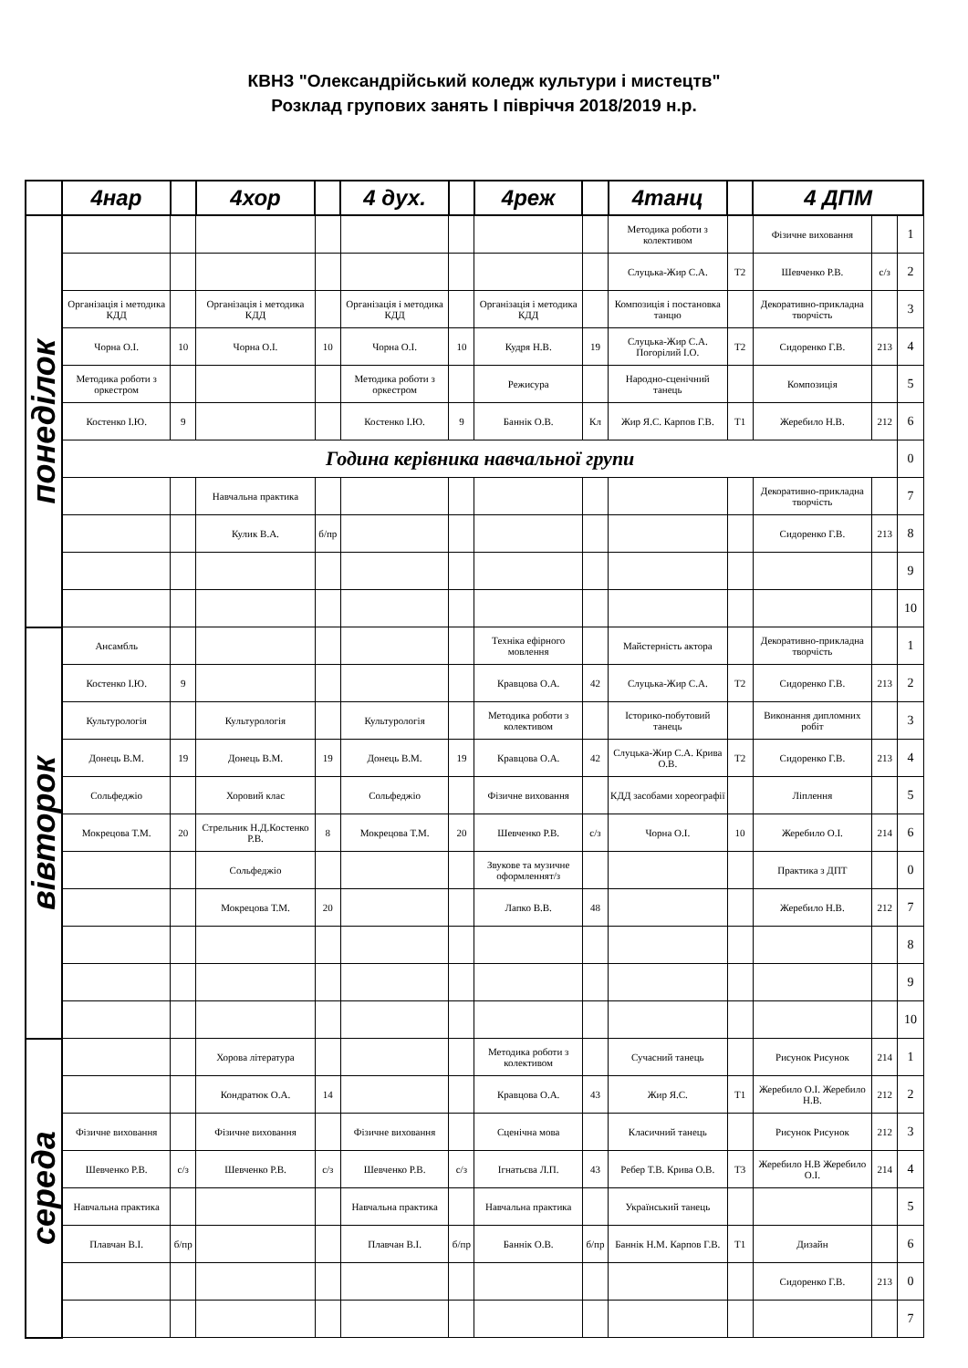КВНЗ "Олександрійський коледж культури і мистецтв"
Розклад групових занять І півріччя 2018/2019 н.р.
| | 4нар | | 4хор | | 4 дух. | | 4реж | | 4танц | | 4 ДПМ | | |
| --- | --- | --- | --- | --- | --- | --- | --- | --- | --- | --- | --- | --- | --- |
| понеділок | | | | | | | | | Методика роботи з колективом | | Фізичне виховання | | 1 |
| | | | | | | | | | Слуцька-Жир С.А. | Т2 | Шевченко Р.В. | с/з | 2 |
| | Організація і методика КДД | | Організація і методика КДД | | Організація і методика КДД | | Організація і методика КДД | | Композиція і постановка танцю | | Декоративно-прикладна творчість | | 3 |
| | Чорна О.І. | 10 | Чорна О.І. | 10 | Чорна О.І. | 10 | Кудря Н.В. | 19 | Слуцька-Жир С.А. Погорілий І.О. | Т2 | Сидоренко Г.В. | 213 | 4 |
| | Методика роботи з оркестром | | | | Методика роботи з оркестром | | Режисура | | Народно-сценічний танець | | Композиція | | 5 |
| | Костенко І.Ю. | 9 | | | Костенко І.Ю. | 9 | Баннік О.В. | Кл | Жир Я.С. Карпов Г.В. | Т1 | Жеребило Н.В. | 212 | 6 |
| | Година керівника навчальної групи | | | | | | | | | | | | 0 |
| | | | Навчальна практика | | | | | | | | Декоративно-прикладна творчість | | 7 |
| | | | Кулик В.А. | б/пр | | | | | | | Сидоренко Г.В. | 213 | 8 |
| | | | | | | | | | | | | | 9 |
| | | | | | | | | | | | | | 10 |
| вівторок | Ансамбль | | | | | | Техніка ефірного мовлення | | Майстерність актора | | Декоративно-прикладна творчість | | 1 |
| | Костенко І.Ю. | 9 | | | | | Кравцова О.А. | 42 | Слуцька-Жир С.А. | Т2 | Сидоренко Г.В. | 213 | 2 |
| | Культурологія | | Культурологія | | Культурологія | | Методика роботи з колективом | | Історико-побутовий танець | | Виконання дипломних робіт | | 3 |
| | Донець В.М. | 19 | Донець В.М. | 19 | Донець В.М. | 19 | Кравцова О.А. | 42 | Слуцька-Жир С.А. Крива О.В. | Т2 | Сидоренко Г.В. | 213 | 4 |
| | Сольфеджіо | | Хоровий клас | | Сольфеджіо | | Фізичне виховання | | КДД засобами хореографії | | Ліплення | | 5 |
| | Мокрецова Т.М. | 20 | Стрельник Н.Д.Костенко Р.В. | 8 | Мокрецова Т.М. | 20 | Шевченко Р.В. | с/з | Чорна О.І. | 10 | Жеребило О.І. | 214 | 6 |
| | | | Сольфеджіо | | | | Звукове та музичне оформленнят/з | | | | Практика з ДПТ | | 0 |
| | | | Мокрецова Т.М. | 20 | | | Лапко В.В. | 48 | | | Жеребило Н.В. | 212 | 7 |
| | | | | | | | | | | | | | 8 |
| | | | | | | | | | | | | | 9 |
| | | | | | | | | | | | | | 10 |
| середа | | | Хорова література | | | | Методика роботи з колективом | | Сучасний танець | | Рисунок Рисунок | 214 | 1 |
| | | | Кондратюк О.А. | 14 | | | Кравцова О.А. | 43 | Жир Я.С. | Т1 | Жеребило О.І. Жеребило Н.В. | 212 | 2 |
| | Фізичне виховання | | Фізичне виховання | | Фізичне виховання | | Сценічна мова | | Класичний танець | | Рисунок Рисунок | 212 | 3 |
| | Шевченко Р.В. | с/з | Шевченко Р.В. | с/з | Шевченко Р.В. | с/з | Ігнатьєва Л.П. | 43 | Ребер Т.В. Крива О.В. | Т3 | Жеребило Н.В Жеребило О.І. | 214 | 4 |
| | Навчальна практика | | | | Навчальна практика | | Навчальна практика | | Український танець | | | | 5 |
| | Плавчан В.І. | б/пр | | | Плавчан В.І. | б/пр | Баннік О.В. | б/пр | Баннік Н.М. Карпов Г.В. | Т1 | Дизайн | | 6 |
| | | | | | | | | | | | Сидоренко Г.В. | 213 | 0 |
| | | | | | | | | | | | | | 7 |